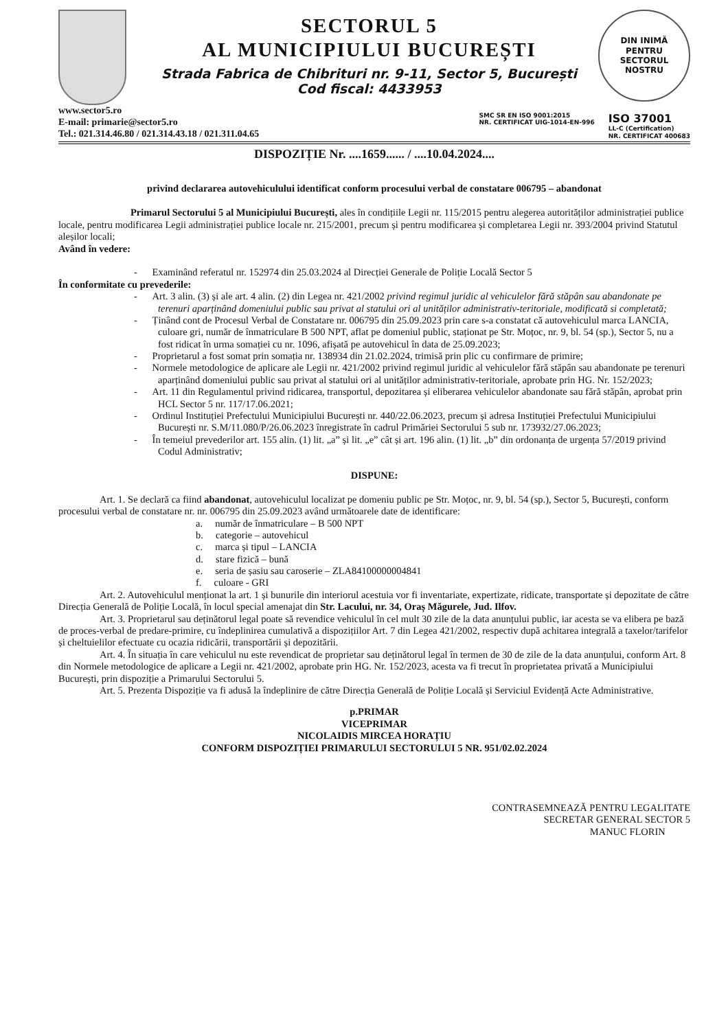SECTORUL 5
AL MUNICIPIULUI BUCUREȘTI
Strada Fabrica de Chibrituri nr. 9-11, Sector 5, București
Cod fiscal: 4433953
DIN INIMĂ
PENTRU
SECTORUL NOSTRU
www.sector5.ro
E-mail: primarie@sector5.ro
Tel.: 021.314.46.80 / 021.314.43.18 / 021.311.04.65
SMC SR EN ISO 9001:2015
NR. CERTIFICAT UIG-1014-EN-996
ISO 37001
LL-C (Certification)
NR. CERTIFICAT 400683
DISPOZIȚIE Nr. ....1659...... / ....10.04.2024....
privind declararea autovehiculului identificat conform procesului verbal de constatare 006795 – abandonat
Primarul Sectorului 5 al Municipiului București, ales în condițiile Legii nr. 115/2015 pentru alegerea autorităților administrației publice locale, pentru modificarea Legii administrației publice locale nr. 215/2001, precum și pentru modificarea și completarea Legii nr. 393/2004 privind Statutul aleșilor locali;
Având în vedere:
- Examinând referatul nr. 152974 din 25.03.2024 al Direcției Generale de Poliție Locală Sector 5
În conformitate cu prevederile:
- Art. 3 alin. (3) și ale art. 4 alin. (2) din Legea nr. 421/2002 privind regimul juridic al vehiculelor fără stăpân sau abandonate pe terenuri aparținând domeniului public sau privat al statului ori al unităților administrativ-teritoriale, modificată si completată;
- Ținând cont de Procesul Verbal de Constatare nr. 006795 din 25.09.2023 prin care s-a constatat că autovehiculul marca LANCIA, culoare gri, număr de înmatriculare B 500 NPT, aflat pe domeniul public, staționat pe Str. Moțoc, nr. 9, bl. 54 (sp.), Sector 5, nu a fost ridicat în urma somației cu nr. 1096, afișată pe autovehicul în data de 25.09.2023;
- Proprietarul a fost somat prin somația nr. 138934 din 21.02.2024, trimisă prin plic cu confirmare de primire;
- Normele metodologice de aplicare ale Legii nr. 421/2002 privind regimul juridic al vehiculelor fără stăpân sau abandonate pe terenuri aparținând domeniului public sau privat al statului ori al unităților administrativ-teritoriale, aprobate prin HG. Nr. 152/2023;
- Art. 11 din Regulamentul privind ridicarea, transportul, depozitarea și eliberarea vehiculelor abandonate sau fără stăpân, aprobat prin HCL Sector 5 nr. 117/17.06.2021;
- Ordinul Instituției Prefectului Municipiului București nr. 440/22.06.2023, precum și adresa Instituției Prefectului Municipiului București nr. S.M/11.080/P/26.06.2023 înregistrate în cadrul Primăriei Sectorului 5 sub nr. 173932/27.06.2023;
- În temeiul prevederilor art. 155 alin. (1) lit. „a” și lit. „e” cât și art. 196 alin. (1) lit. „b” din ordonanța de urgența 57/2019 privind Codul Administrativ;
DISPUNE:
Art. 1. Se declară ca fiind abandonat, autovehiculul localizat pe domeniu public pe Str. Moțoc, nr. 9, bl. 54 (sp.), Sector 5, București, conform procesului verbal de constatare nr. nr. 006795 din 25.09.2023 având următoarele date de identificare:
a. număr de înmatriculare – B 500 NPT
b. categorie – autovehicul
c. marca și tipul – LANCIA
d. stare fizică – bună
e. seria de șasiu sau caroserie – ZLA84100000004841
f. culoare - GRI
Art. 2. Autovehiculul menționat la art. 1 și bunurile din interiorul acestuia vor fi inventariate, expertizate, ridicate, transportate și depozitate de către Direcția Generală de Poliție Locală, în locul special amenajat din Str. Lacului, nr. 34, Oraș Măgurele, Jud. Ilfov.
Art. 3. Proprietarul sau deținătorul legal poate să revendice vehiculul în cel mult 30 zile de la data anunțului public, iar acesta se va elibera pe bază de proces-verbal de predare-primire, cu îndeplinirea cumulativă a dispozițiilor Art. 7 din Legea 421/2002, respectiv după achitarea integrală a taxelor/tarifelor și cheltuielilor efectuate cu ocazia ridicării, transportării și depozitării.
Art. 4. În situația în care vehiculul nu este revendicat de proprietar sau deținătorul legal în termen de 30 de zile de la data anunțului, conform Art. 8 din Normele metodologice de aplicare a Legii nr. 421/2002, aprobate prin HG. Nr. 152/2023, acesta va fi trecut în proprietatea privată a Municipiului București, prin dispoziție a Primarului Sectorului 5.
Art. 5. Prezenta Dispoziție va fi adusă la îndeplinire de către Direcția Generală de Poliție Locală și Serviciul Evidență Acte Administrative.
p.PRIMAR
VICEPRIMAR
NICOLAIDIS MIRCEA HORAȚIU
CONFORM DISPOZIȚIEI PRIMARULUI SECTORULUI 5 NR. 951/02.02.2024
CONTRASEMNEAZĂ PENTRU LEGALITATE
SECRETAR GENERAL SECTOR 5
MANUC FLORIN